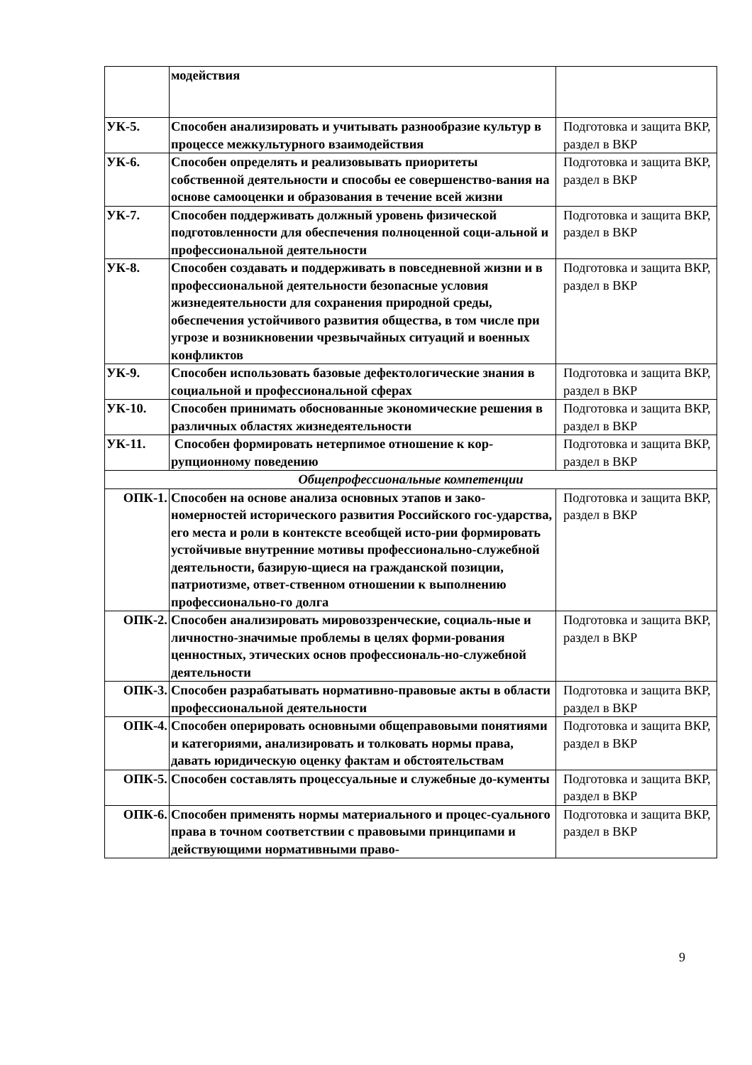| | модействия | |
| УК-5. | Способен анализировать и учитывать разнообразие культур в процессе межкультурного взаимодействия | Подготовка и защита ВКР, раздел в ВКР |
| УК-6. | Способен определять и реализовывать приоритеты собственной деятельности и способы ее совершенство-вания на основе самооценки и образования в течение всей жизни | Подготовка и защита ВКР, раздел в ВКР |
| УК-7. | Способен поддерживать должный уровень физической подготовленности для обеспечения полноценной соци-альной и профессиональной деятельности | Подготовка и защита ВКР, раздел в ВКР |
| УК-8. | Способен создавать и поддерживать в повседневной жизни и в профессиональной деятельности безопасные условия жизнедеятельности для сохранения природной среды, обеспечения устойчивого развития общества, в том числе при угрозе и возникновении чрезвычайных ситуаций и военных конфликтов | Подготовка и защита ВКР, раздел в ВКР |
| УК-9. | Способен использовать базовые дефектологические знания в социальной и профессиональной сферах | Подготовка и защита ВКР, раздел в ВКР |
| УК-10. | Способен принимать обоснованные экономические решения в различных областях жизнедеятельности | Подготовка и защита ВКР, раздел в ВКР |
| УК-11. | Способен формировать нетерпимое отношение к кор-рупционному поведению | Подготовка и защита ВКР, раздел в ВКР |
| Общепрофессиональные компетенции | | |
| ОПК-1. | Способен на основе анализа основных этапов и зако-номерностей исторического развития Российского гос-ударства, его места и роли в контексте всеобщей исто-рии формировать устойчивые внутренние мотивы профессионально-служебной деятельности, базирую-щиеся на гражданской позиции, патриотизме, ответ-ственном отношении к выполнению профессионально-го долга | Подготовка и защита ВКР, раздел в ВКР |
| ОПК-2. | Способен анализировать мировоззренческие, социаль-ные и личностно-значимые проблемы в целях форми-рования ценностных, этических основ профессиональ-но-служебной деятельности | Подготовка и защита ВКР, раздел в ВКР |
| ОПК-3. | Способен разрабатывать нормативно-правовые акты в области профессиональной деятельности | Подготовка и защита ВКР, раздел в ВКР |
| ОПК-4. | Способен оперировать основными общеправовыми понятиями и категориями, анализировать и толковать нормы права, давать юридическую оценку фактам и обстоятельствам | Подготовка и защита ВКР, раздел в ВКР |
| ОПК-5. | Способен составлять процессуальные и служебные до-кументы | Подготовка и защита ВКР, раздел в ВКР |
| ОПК-6. | Способен применять нормы материального и процес-суального права в точном соответствии с правовыми принципами и действующими нормативными право- | Подготовка и защита ВКР, раздел в ВКР |
9